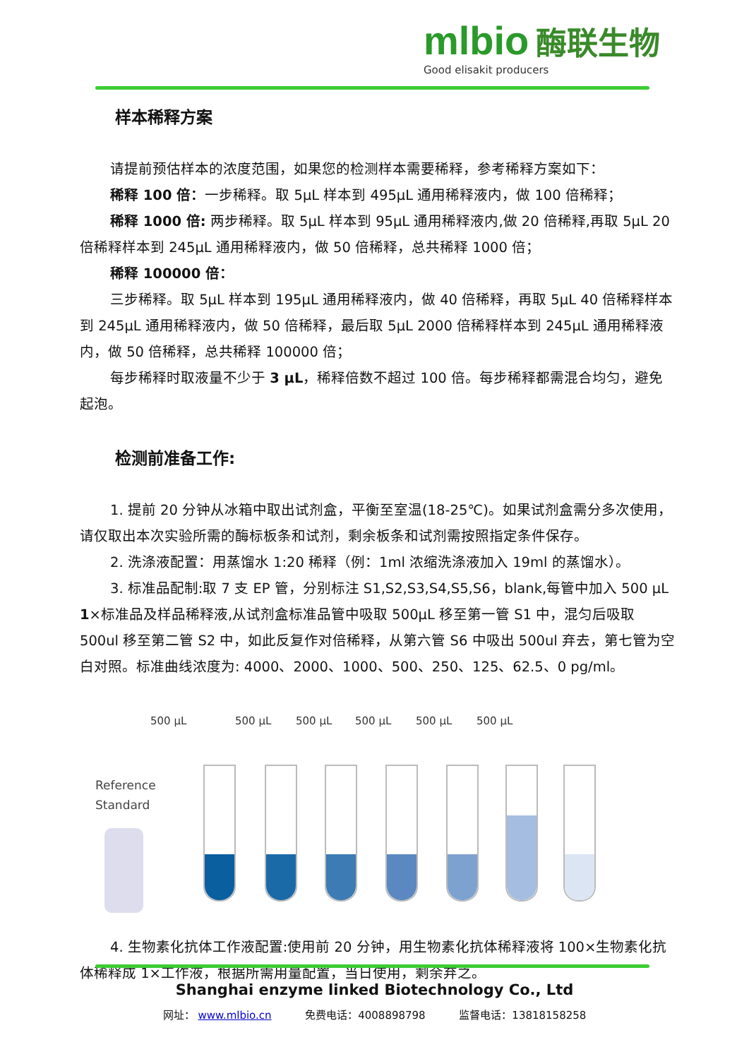mlbio 酶联生物
Good elisakit producers
样本稀释方案
请提前预估样本的浓度范围，如果您的检测样本需要稀释，参考稀释方案如下：
稀释 100 倍：一步稀释。取 5μL 样本到 495μL 通用稀释液内，做 100 倍稀释；
稀释 1000 倍: 两步稀释。取 5μL 样本到 95μL 通用稀释液内,做 20 倍稀释,再取 5μL 20 倍稀释样本到 245μL 通用稀释液内，做 50 倍稀释，总共稀释 1000 倍；
稀释 100000 倍：
三步稀释。取 5μL 样本到 195μL 通用稀释液内，做 40 倍稀释，再取 5μL 40 倍稀释样本到 245μL 通用稀释液内，做 50 倍稀释，最后取 5μL 2000 倍稀释样本到 245μL 通用稀释液内，做 50 倍稀释，总共稀释 100000 倍；
每步稀释时取液量不少于 3 μL，稀释倍数不超过 100 倍。每步稀释都需混合均匀，避免起泡。
检测前准备工作:
1. 提前 20 分钟从冰箱中取出试剂盒，平衡至室温(18-25℃)。如果试剂盒需分多次使用，请仅取出本次实验所需的酶标板条和试剂，剩余板条和试剂需按照指定条件保存。
2. 洗涤液配置：用蒸馏水 1:20 稀释（例：1ml 浓缩洗涤液加入 19ml 的蒸馏水）。
3. 标准品配制:取 7 支 EP 管，分别标注 S1,S2,S3,S4,S5,S6，blank,每管中加入 500 μL 1×标准品及样品稀释液,从试剂盒标准品管中吸取 500μL 移至第一管 S1 中，混匀后吸取 500ul 移至第二管 S2 中，如此反复作对倍稀释，从第六管 S6 中吸出 500ul 弃去，第七管为空白对照。标准曲线浓度为: 4000、2000、1000、500、250、125、62.5、0 pg/ml。
500 μL 500 μL 500 μL 500 μL 500 μL 500 μL
Reference
Standard
4. 生物素化抗体工作液配置:使用前 20 分钟，用生物素化抗体稀释液将 100×生物素化抗体稀释成 1×工作液，根据所需用量配置，当日使用，剩余弃之。
Shanghai enzyme linked Biotechnology Co., Ltd
网址： www.mlbio.cn 免费电话：4008898798 监督电话：13818158258